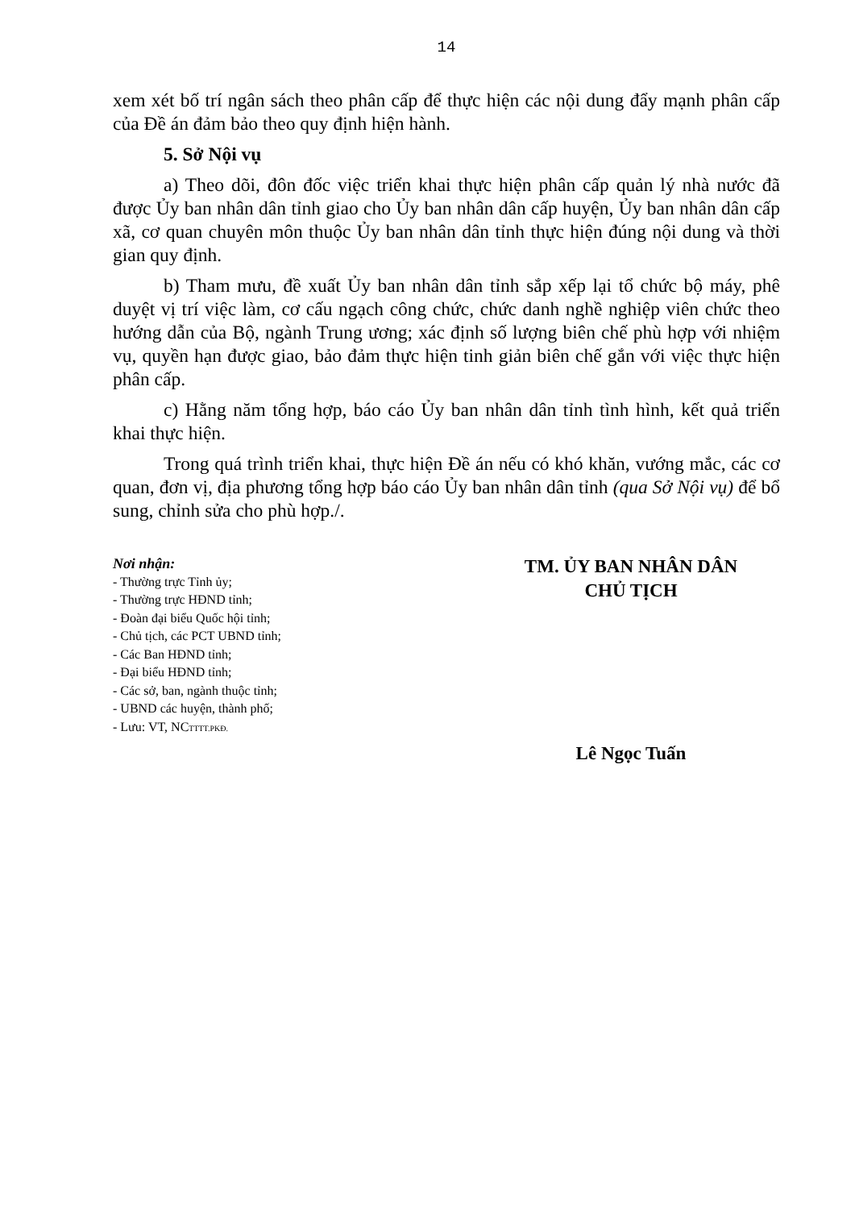14
xem xét bố trí ngân sách theo phân cấp để thực hiện các nội dung đẩy mạnh phân cấp của Đề án đảm bảo theo quy định hiện hành.
5. Sở Nội vụ
a) Theo dõi, đôn đốc việc triển khai thực hiện phân cấp quản lý nhà nước đã được Ủy ban nhân dân tỉnh giao cho Ủy ban nhân dân cấp huyện, Ủy ban nhân dân cấp xã, cơ quan chuyên môn thuộc Ủy ban nhân dân tỉnh thực hiện đúng nội dung và thời gian quy định.
b) Tham mưu, đề xuất Ủy ban nhân dân tỉnh sắp xếp lại tổ chức bộ máy, phê duyệt vị trí việc làm, cơ cấu ngạch công chức, chức danh nghề nghiệp viên chức theo hướng dẫn của Bộ, ngành Trung ương; xác định số lượng biên chế phù hợp với nhiệm vụ, quyền hạn được giao, bảo đảm thực hiện tinh giản biên chế gắn với việc thực hiện phân cấp.
c) Hằng năm tổng hợp, báo cáo Ủy ban nhân dân tỉnh tình hình, kết quả triển khai thực hiện.
Trong quá trình triển khai, thực hiện Đề án nếu có khó khăn, vướng mắc, các cơ quan, đơn vị, địa phương tổng hợp báo cáo Ủy ban nhân dân tỉnh (qua Sở Nội vụ) để bổ sung, chỉnh sửa cho phù hợp./.
Nơi nhận:
- Thường trực Tỉnh ủy;
- Thường trực HĐND tỉnh;
- Đoàn đại biểu Quốc hội tỉnh;
- Chủ tịch, các PCT UBND tỉnh;
- Các Ban HĐND tỉnh;
- Đại biểu HĐND tỉnh;
- Các sở, ban, ngành thuộc tỉnh;
- UBND các huyện, thành phố;
- Lưu: VT, NC<sub>TTTT.PKĐ.</sub>
TM. ỦY BAN NHÂN DÂN
CHỦ TỊCH
Lê Ngọc Tuấn